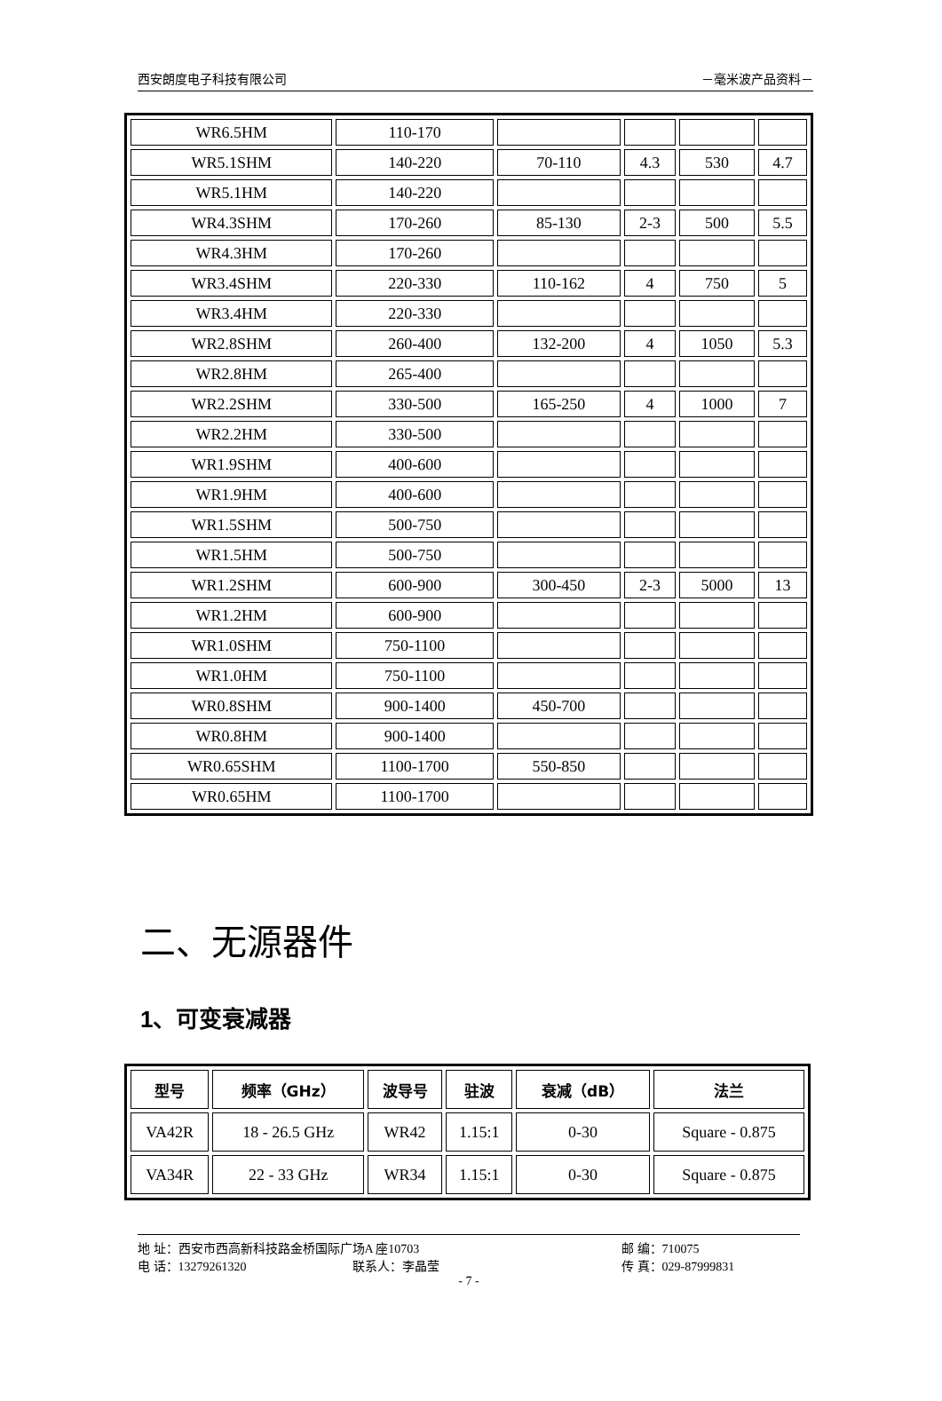西安朗度电子科技有限公司 －毫米波产品资料－
| WR6.5HM | 110-170 | | | | |
| WR5.1SHM | 140-220 | 70-110 | 4.3 | 530 | 4.7 |
| WR5.1HM | 140-220 | | | | |
| WR4.3SHM | 170-260 | 85-130 | 2-3 | 500 | 5.5 |
| WR4.3HM | 170-260 | | | | |
| WR3.4SHM | 220-330 | 110-162 | 4 | 750 | 5 |
| WR3.4HM | 220-330 | | | | |
| WR2.8SHM | 260-400 | 132-200 | 4 | 1050 | 5.3 |
| WR2.8HM | 265-400 | | | | |
| WR2.2SHM | 330-500 | 165-250 | 4 | 1000 | 7 |
| WR2.2HM | 330-500 | | | | |
| WR1.9SHM | 400-600 | | | | |
| WR1.9HM | 400-600 | | | | |
| WR1.5SHM | 500-750 | | | | |
| WR1.5HM | 500-750 | | | | |
| WR1.2SHM | 600-900 | 300-450 | 2-3 | 5000 | 13 |
| WR1.2HM | 600-900 | | | | |
| WR1.0SHM | 750-1100 | | | | |
| WR1.0HM | 750-1100 | | | | |
| WR0.8SHM | 900-1400 | 450-700 | | | |
| WR0.8HM | 900-1400 | | | | |
| WR0.65SHM | 1100-1700 | 550-850 | | | |
| WR0.65HM | 1100-1700 | | | | |
二、无源器件
1、可变衰减器
| 型号 | 频率（GHz） | 波导号 | 驻波 | 衰减（dB） | 法兰 |
| --- | --- | --- | --- | --- | --- |
| VA42R | 18 - 26.5 GHz | WR42 | 1.15:1 | 0-30 | Square - 0.875 |
| VA34R | 22 - 33 GHz | WR34 | 1.15:1 | 0-30 | Square - 0.875 |
地 址：西安市西高新科技路金桥国际广场A 座10703 邮 编：710075
电 话：13279261320 联系人：李晶莹 传 真：029-87999831
- 7 -